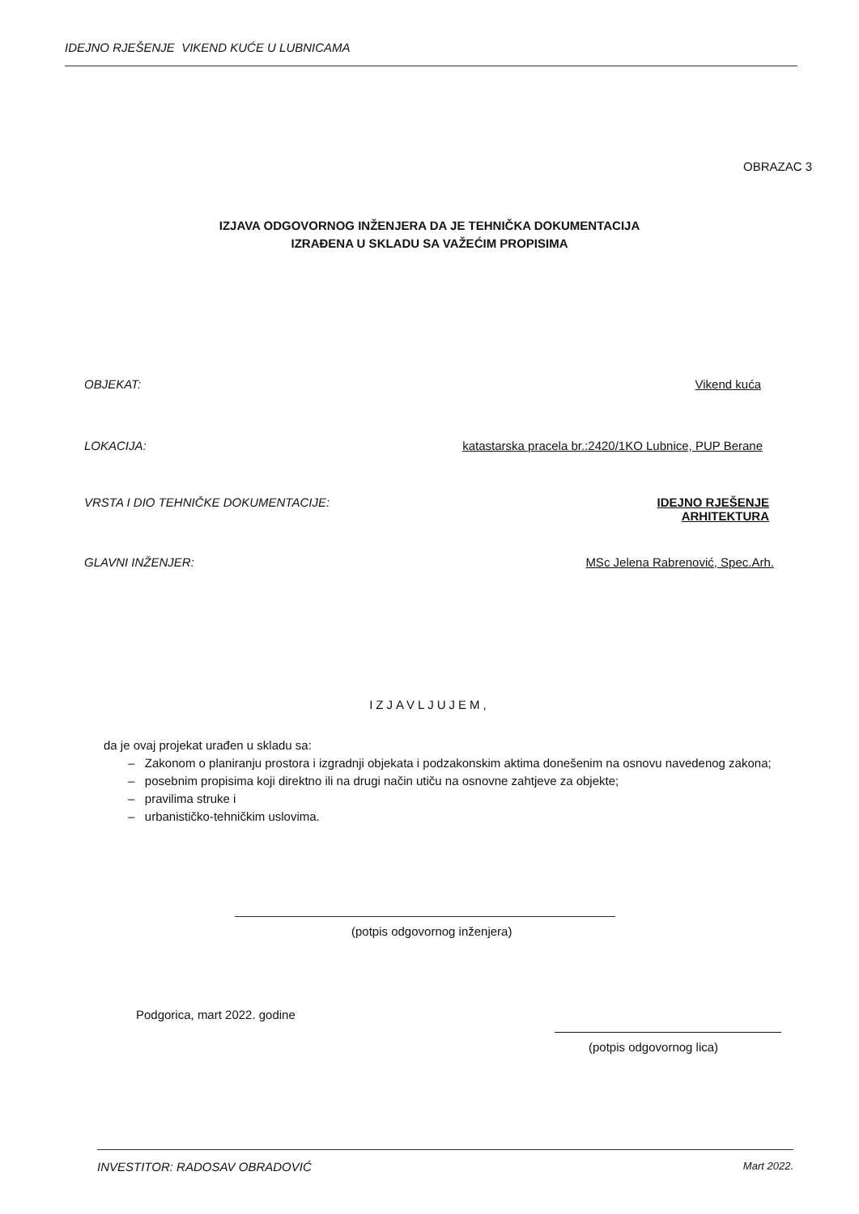IDEJNO RJEŠENJE VIKEND KUĆE U LUBNICAMA
OBRAZAC 3
IZJAVA ODGOVORNOG INŽENJERA DA JE TEHNIČKA DOKUMENTACIJA
IZRAĐENA U SKLADU SA VAŽEĆIM PROPISIMA
OBJEKAT: Vikend kuća
LOKACIJA: katastarska pracela br.:2420/1KO Lubnice, PUP Berane
VRSTA I DIO TEHNIČKE DOKUMENTACIJE: IDEJNO RJEŠENJE
ARHITEKTURA
GLAVNI INŽENJER: MSc Jelena Rabrenović, Spec.Arh.
IZJAVLJUJEM,
da je ovaj projekat urađen u skladu sa:
– Zakonom o planiranju prostora i izgradnji objekata i podzakonskim aktima donešenim na osnovu navedenog zakona;
– posebnim propisima koji direktno ili na drugi način utiču na osnovne zahtjeve za objekte;
– pravilima struke i
– urbanističko-tehničkim uslovima.
(potpis odgovornog inženjera)
Podgorica, mart 2022. godine
(potpis odgovornog lica)
INVESTITOR: RADOSAV OBRADOVIĆ Mart 2022.